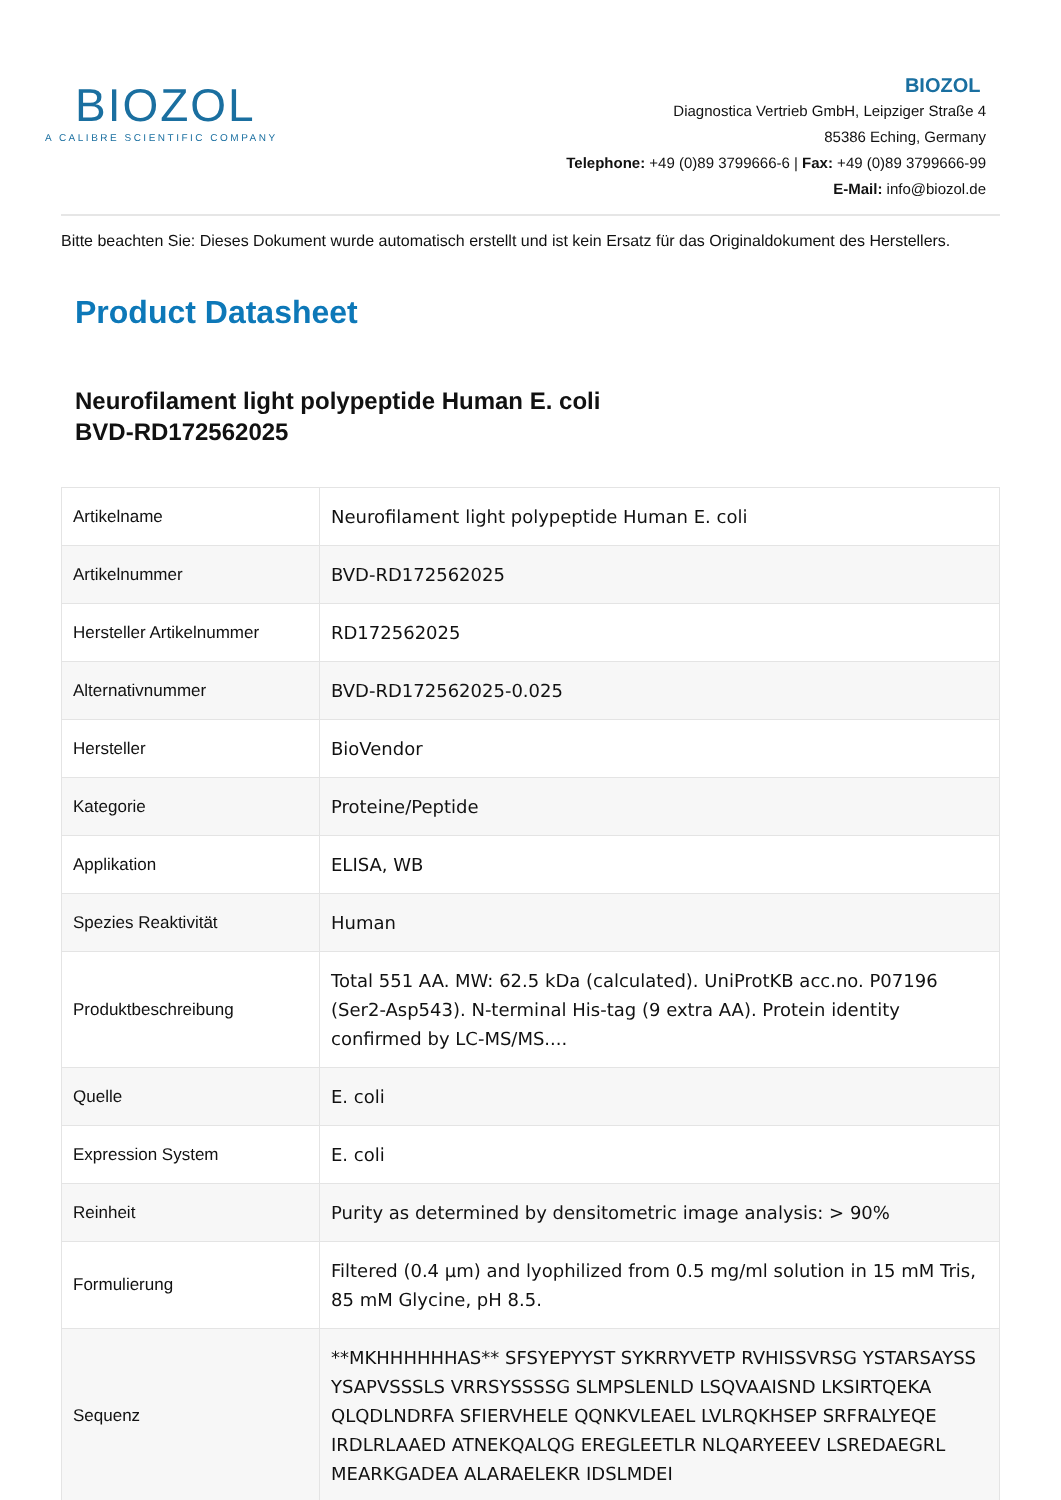BIOZOL
A CALIBRE SCIENTIFIC COMPANY
BIOZOL
Diagnostica Vertrieb GmbH, Leipziger Straße 4
85386 Eching, Germany
Telephone: +49 (0)89 3799666-6 | Fax: +49 (0)89 3799666-99
E-Mail: info@biozol.de
Bitte beachten Sie: Dieses Dokument wurde automatisch erstellt und ist kein Ersatz für das Originaldokument des Herstellers.
Product Datasheet
Neurofilament light polypeptide Human E. coli
BVD-RD172562025
| Artikelname | Neurofilament light polypeptide Human E. coli |
| Artikelnummer | BVD-RD172562025 |
| Hersteller Artikelnummer | RD172562025 |
| Alternativnummer | BVD-RD172562025-0.025 |
| Hersteller | BioVendor |
| Kategorie | Proteine/Peptide |
| Applikation | ELISA, WB |
| Spezies Reaktivität | Human |
| Produktbeschreibung | Total 551 AA. MW: 62.5 kDa (calculated). UniProtKB acc.no. P07196 (Ser2-Asp543). N-terminal His-tag (9 extra AA). Protein identity confirmed by LC-MS/MS.... |
| Quelle | E. coli |
| Expression System | E. coli |
| Reinheit | Purity as determined by densitometric image analysis: > 90% |
| Formulierung | Filtered (0.4 µm) and lyophilized from 0.5 mg/ml solution in 15 mM Tris, 85 mM Glycine, pH 8.5. |
| Sequenz | **MKHHHHHHAS** SFSYEPYYST SYKRRYVETP RVHISSVRSG YSTARSAYSS YSAPVSSSLS VRRSYSSSSG SLMPSLENLD LSQVAAISND LKSIRTQEKA QLQDLNDRFA SFIERVHELE QQNKVLEAEL LVLRQKHSEP SRFRALYEQE IRDLRLAAED ATNEKQALQG EREGLEETLR NLQARYEEEV LSREDAEGRL MEARKGADEA ALARAELEKR IDSLMDEI |